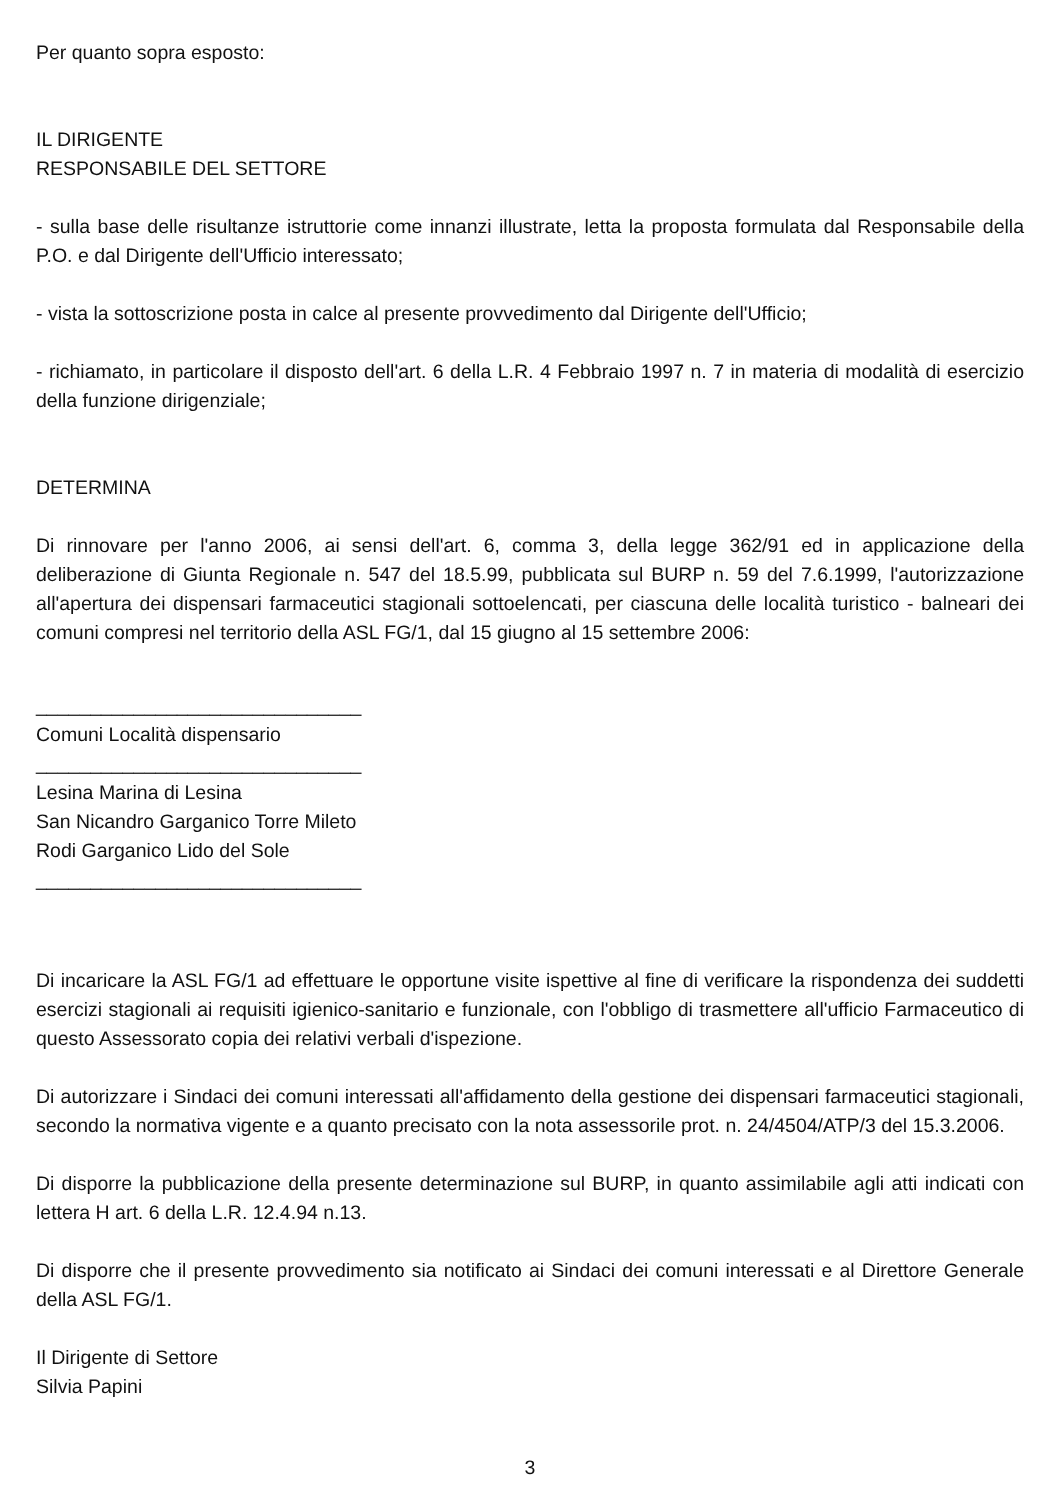Per quanto sopra esposto:
IL DIRIGENTE
RESPONSABILE DEL SETTORE
- sulla base delle risultanze istruttorie come innanzi illustrate, letta la proposta formulata dal Responsabile della P.O. e dal Dirigente dell'Ufficio interessato;
- vista la sottoscrizione posta in calce al presente provvedimento dal Dirigente dell'Ufficio;
- richiamato, in particolare il disposto dell'art. 6 della L.R. 4 Febbraio 1997 n. 7 in materia di modalità di esercizio della funzione dirigenziale;
DETERMINA
Di rinnovare per l'anno 2006, ai sensi dell'art. 6, comma 3, della legge 362/91 ed in applicazione della deliberazione di Giunta Regionale n. 547 del 18.5.99, pubblicata sul BURP n. 59 del 7.6.1999, l'autorizzazione all'apertura dei dispensari farmaceutici stagionali sottoelencati, per ciascuna delle località turistico - balneari dei comuni compresi nel territorio della ASL FG/1, dal 15 giugno al 15 settembre 2006:
______________________________
Comuni Località dispensario
______________________________
Lesina Marina di Lesina
San Nicandro Garganico Torre Mileto
Rodi Garganico Lido del Sole
______________________________
Di incaricare la ASL FG/1 ad effettuare le opportune visite ispettive al fine di verificare la rispondenza dei suddetti esercizi stagionali ai requisiti igienico-sanitario e funzionale, con l'obbligo di trasmettere all'ufficio Farmaceutico di questo Assessorato copia dei relativi verbali d'ispezione.
Di autorizzare i Sindaci dei comuni interessati all'affidamento della gestione dei dispensari farmaceutici stagionali, secondo la normativa vigente e a quanto precisato con la nota assessorile prot. n. 24/4504/ATP/3 del 15.3.2006.
Di disporre la pubblicazione della presente determinazione sul BURP, in quanto assimilabile agli atti indicati con lettera H art. 6 della L.R. 12.4.94 n.13.
Di disporre che il presente provvedimento sia notificato ai Sindaci dei comuni interessati e al Direttore Generale della ASL FG/1.
Il Dirigente di Settore
Silvia Papini
3